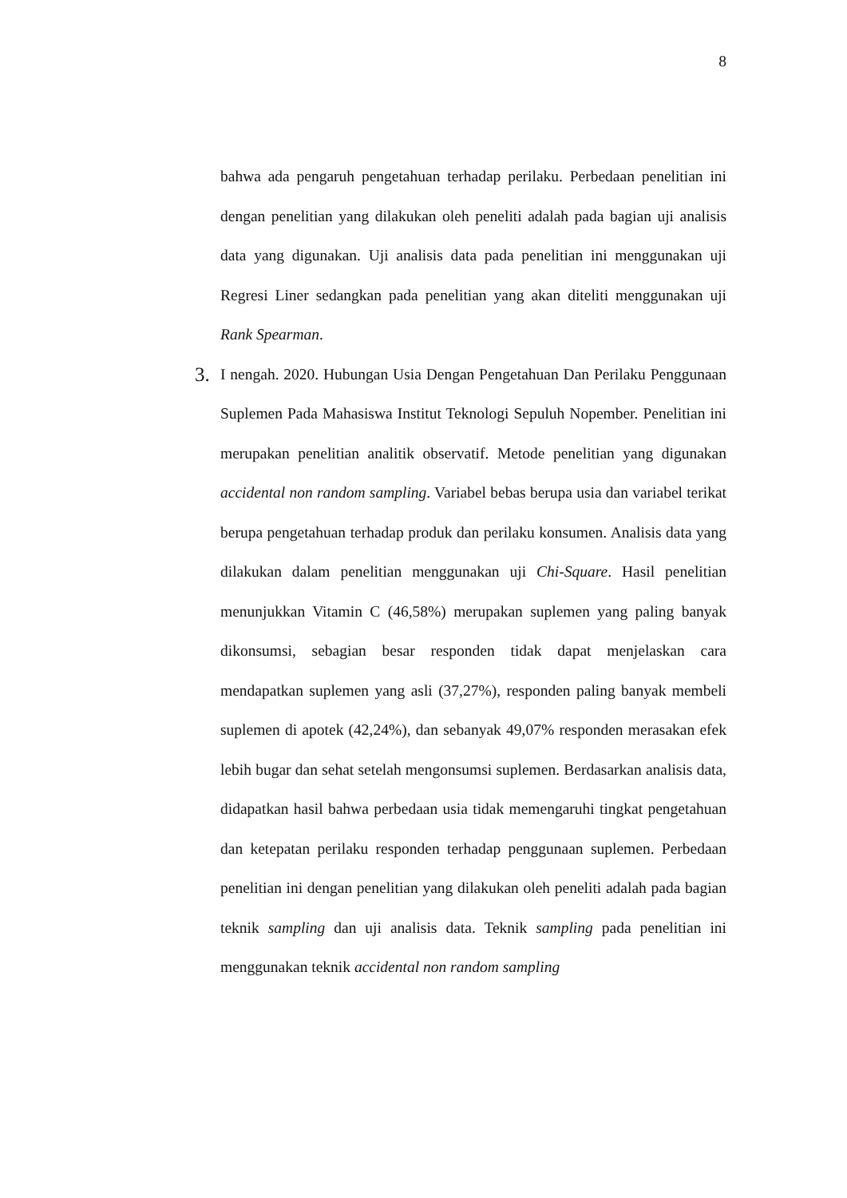8
bahwa ada pengaruh pengetahuan terhadap perilaku. Perbedaan penelitian ini dengan penelitian yang dilakukan oleh peneliti adalah pada bagian uji analisis data yang digunakan. Uji analisis data pada penelitian ini menggunakan uji Regresi Liner sedangkan pada penelitian yang akan diteliti menggunakan uji Rank Spearman.
3. I nengah. 2020. Hubungan Usia Dengan Pengetahuan Dan Perilaku Penggunaan Suplemen Pada Mahasiswa Institut Teknologi Sepuluh Nopember. Penelitian ini merupakan penelitian analitik observatif. Metode penelitian yang digunakan accidental non random sampling. Variabel bebas berupa usia dan variabel terikat berupa pengetahuan terhadap produk dan perilaku konsumen. Analisis data yang dilakukan dalam penelitian menggunakan uji Chi-Square. Hasil penelitian menunjukkan Vitamin C (46,58%) merupakan suplemen yang paling banyak dikonsumsi, sebagian besar responden tidak dapat menjelaskan cara mendapatkan suplemen yang asli (37,27%), responden paling banyak membeli suplemen di apotek (42,24%), dan sebanyak 49,07% responden merasakan efek lebih bugar dan sehat setelah mengonsumsi suplemen. Berdasarkan analisis data, didapatkan hasil bahwa perbedaan usia tidak memengaruhi tingkat pengetahuan dan ketepatan perilaku responden terhadap penggunaan suplemen. Perbedaan penelitian ini dengan penelitian yang dilakukan oleh peneliti adalah pada bagian teknik sampling dan uji analisis data. Teknik sampling pada penelitian ini menggunakan teknik accidental non random sampling